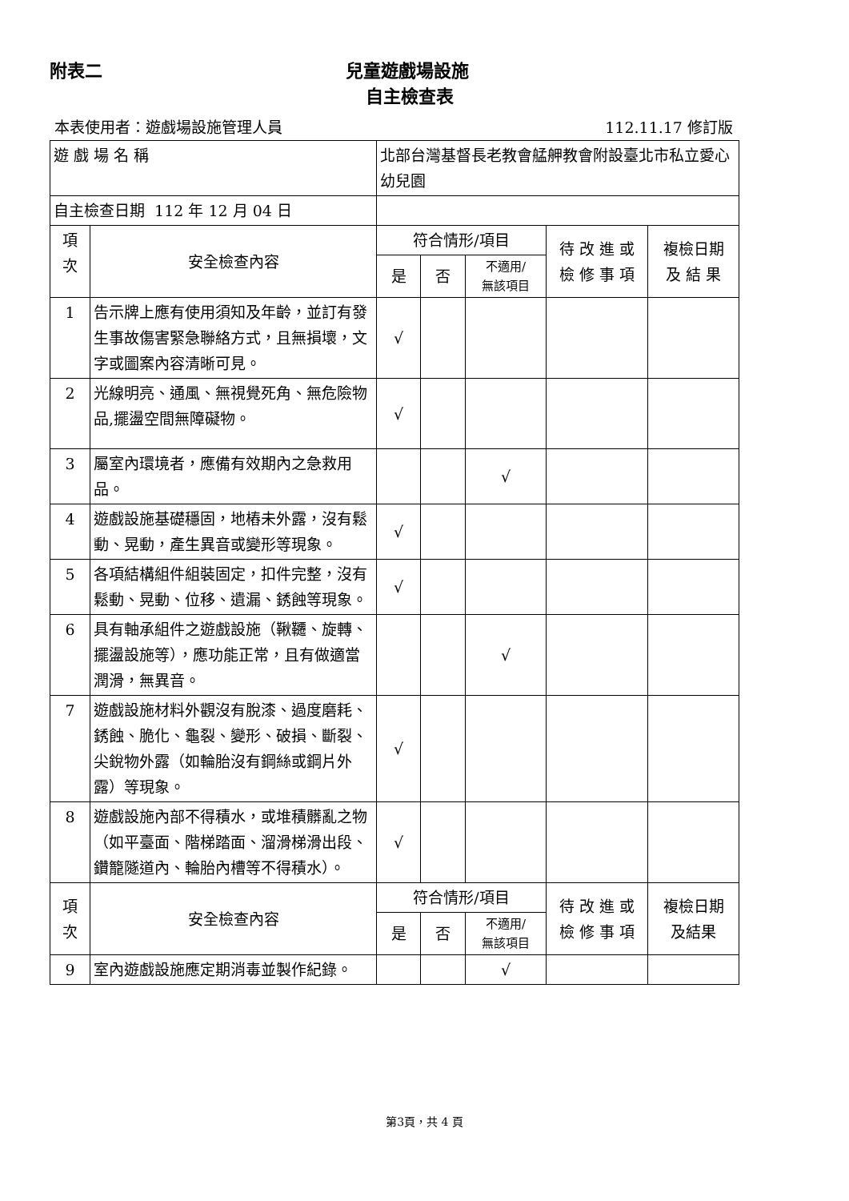附表二 兒童遊戲場設施
自主檢查表
本表使用者：遊戲場設施管理人員 112.11.17 修訂版
| 遊 戲 場 名 稱 | | 北部台灣基督長老教會艋舺教會附設臺北市私立愛心幼兒園 | | | | |
| 自主檢查日期 112 年 12 月 04 日 | | | | | | |
| 項 次 | 安全檢查內容 | 符合情形/項目 | | | 待 改 進 或 檢 修 事 項 | 複檢日期 及 結 果 |
| | | 是 | 否 | 不適用/ 無該項目 | | |
| 1 | 告示牌上應有使用須知及年齡，並訂有發生事故傷害緊急聯絡方式，且無損壞，文字或圖案內容清晰可見。 | √ | | | | |
| 2 | 光線明亮、通風、無視覺死角、無危險物品,擺盪空間無障礙物。 | √ | | | | |
| 3 | 屬室內環境者，應備有效期內之急救用品。 | | | √ | | |
| 4 | 遊戲設施基礎穩固，地樁未外露，沒有鬆動、晃動，產生異音或變形等現象。 | √ | | | | |
| 5 | 各項結構組件組裝固定，扣件完整，沒有鬆動、晃動、位移、遺漏、銹蝕等現象。 | √ | | | | |
| 6 | 具有軸承組件之遊戲設施（鞦韆、旋轉、擺盪設施等），應功能正常，且有做適當潤滑，無異音。 | | | √ | | |
| 7 | 遊戲設施材料外觀沒有脫漆、過度磨耗、銹蝕、脆化、龜裂、變形、破損、斷裂、尖銳物外露（如輪胎沒有鋼絲或鋼片外露）等現象。 | √ | | | | |
| 8 | 遊戲設施內部不得積水，或堆積髒亂之物（如平臺面、階梯踏面、溜滑梯滑出段、鑽籠隧道內、輪胎內槽等不得積水）。 | √ | | | | |
| 項 次 | 安全檢查內容 | 符合情形/項目 | | | 待 改 進 或 檢 修 事 項 | 複檢日期 及結果 |
| | | 是 | 否 | 不適用/ 無該項目 | | |
| 9 | 室內遊戲設施應定期消毒並製作紀錄。 | | | √ | | |
第3頁，共 4 頁